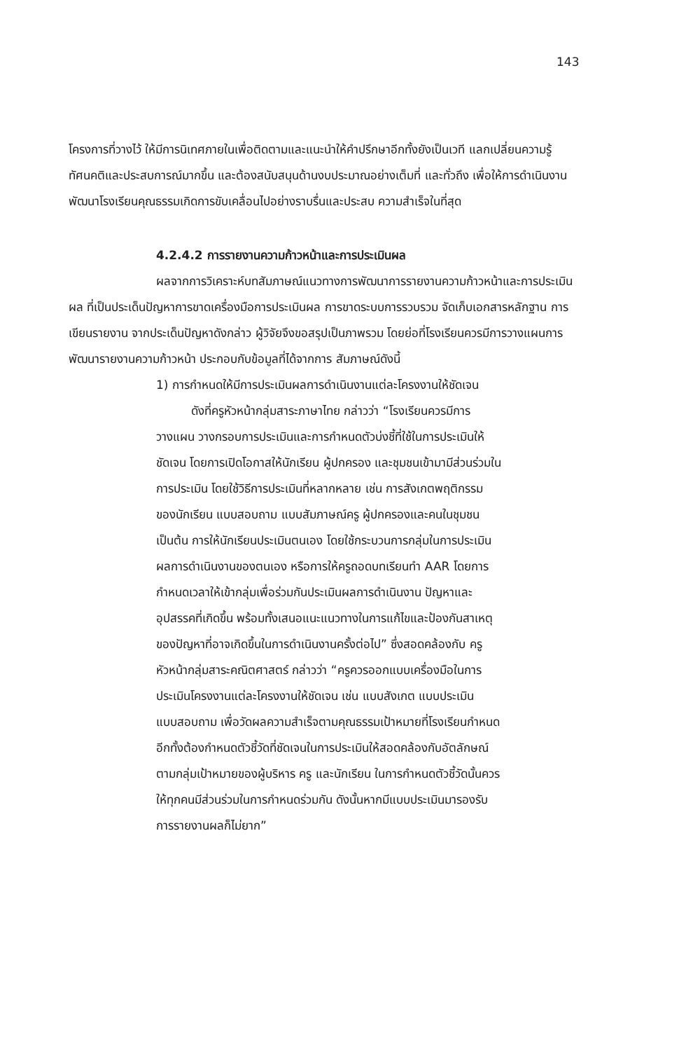143
โครงการที่วางไว้ ให้มีการนิเทศภายในเพื่อติดตามและแนะนำให้คำปรึกษาอีกทั้งยังเป็นเวที แลกเปลี่ยนความรู้ ทัศนคติและประสบการณ์มากขึ้น และต้องสนับสนุนด้านงบประมาณอย่างเต็มที่ และทั่วถึง เพื่อให้การดำเนินงานพัฒนาโรงเรียนคุณธรรมเกิดการขับเคลื่อนไปอย่างราบรื่นและประสบ ความสำเร็จในที่สุด
4.2.4.2 การรายงานความก้าวหน้าและการประเมินผล
ผลจากการวิเคราะห์บทสัมภาษณ์แนวทางการพัฒนาการรายงานความก้าวหน้าและการประเมินผล ที่เป็นประเด็นปัญหาการขาดเครื่องมือการประเมินผล การขาดระบบการรวบรวม จัดเก็บเอกสารหลักฐาน การเขียนรายงาน จากประเด็นปัญหาดังกล่าว ผู้วิจัยจึงขอสรุปเป็นภาพรวม โดยย่อที่โรงเรียนควรมีการวางแผนการพัฒนารายงานความก้าวหน้า ประกอบกับข้อมูลที่ได้จากการ สัมภาษณ์ดังนี้
1) การกำหนดให้มีการประเมินผลการดำเนินงานแต่ละโครงงานให้ชัดเจน
ดังที่ครูหัวหน้ากลุ่มสาระภาษาไทย กล่าวว่า “โรงเรียนควรมีการวางแผน วางกรอบการประเมินและการกำหนดตัวบ่งชี้ที่ใช้ในการประเมินให้ชัดเจน โดยการเปิดโอกาสให้นักเรียน ผู้ปกครอง และชุมชนเข้ามามีส่วนร่วมในการประเมิน โดยใช้วิธีการประเมินที่หลากหลาย เช่น การสังเกตพฤติกรรมของนักเรียน แบบสอบถาม แบบสัมภาษณ์ครู ผู้ปกครองและคนในชุมชน เป็นต้น การให้นักเรียนประเมินตนเอง โดยใช้กระบวนการกลุ่มในการประเมินผลการดำเนินงานของตนเอง หรือการให้ครูถอดบทเรียนทำ AAR โดยการกำหนดเวลาให้เข้ากลุ่มเพื่อร่วมกันประเมินผลการดำเนินงาน ปัญหาและอุปสรรคที่เกิดขึ้น พร้อมทั้งเสนอแนะแนวทางในการแก้ไขและป้องกันสาเหตุของปัญหาที่อาจเกิดขึ้นในการดำเนินงานครั้งต่อไป” ซึ่งสอดคล้องกับ ครูหัวหน้ากลุ่มสาระคณิตศาสตร์ กล่าวว่า “ครูควรออกแบบเครื่องมือในการประเมินโครงงานแต่ละโครงงานให้ชัดเจน เช่น แบบสังเกต แบบประเมิน แบบสอบถาม เพื่อวัดผลความสำเร็จตามคุณธรรมเป้าหมายที่โรงเรียนกำหนด อีกทั้งต้องกำหนดตัวชี้วัดที่ชัดเจนในการประเมินให้สอดคล้องกับอัตลักษณ์ตามกลุ่มเป้าหมายของผู้บริหาร ครู และนักเรียน ในการกำหนดตัวชี้วัดนั้นควรให้ทุกคนมีส่วนร่วมในการกำหนดร่วมกัน ดังนั้นหากมีแบบประเมินมารองรับการรายงานผลก็ไม่ยาก”